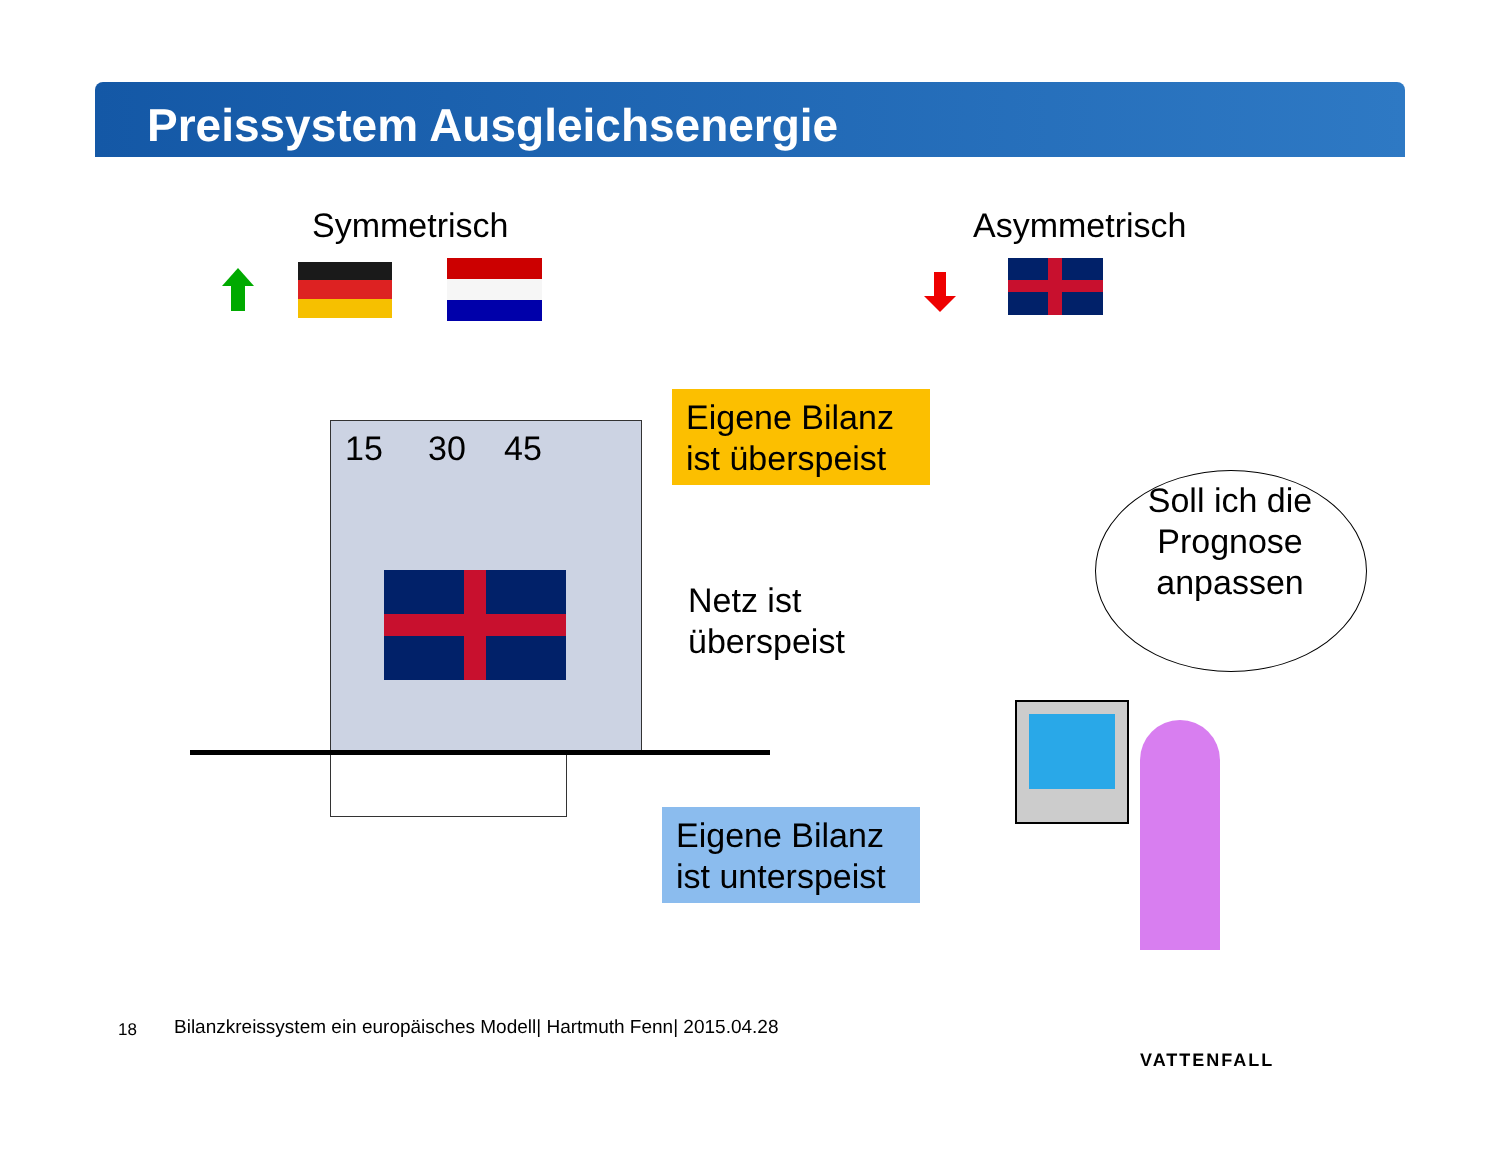Preissystem Ausgleichsenergie
Symmetrisch Asymmetrisch
15 30 45
Eigene Bilanz ist überspeist
Netz ist
überspeist
Eigene Bilanz ist unterspeist
Soll ich die Prognose anpassen
18
Bilanzkreissystem ein europäisches Modell| Hartmuth Fenn| 2015.04.28
VATTENFALL